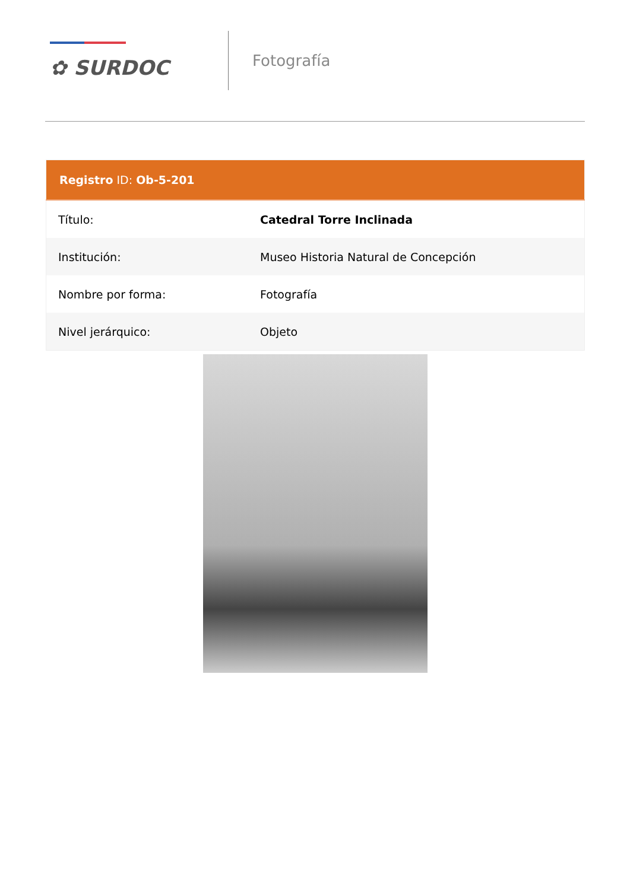✿ SURDOC
Fotografía
| Registro ID: Ob-5-201 | |
| --- | --- |
| Título: | Catedral Torre Inclinada |
| Institución: | Museo Historia Natural de Concepción |
| Nombre por forma: | Fotografía |
| Nivel jerárquico: | Objeto |